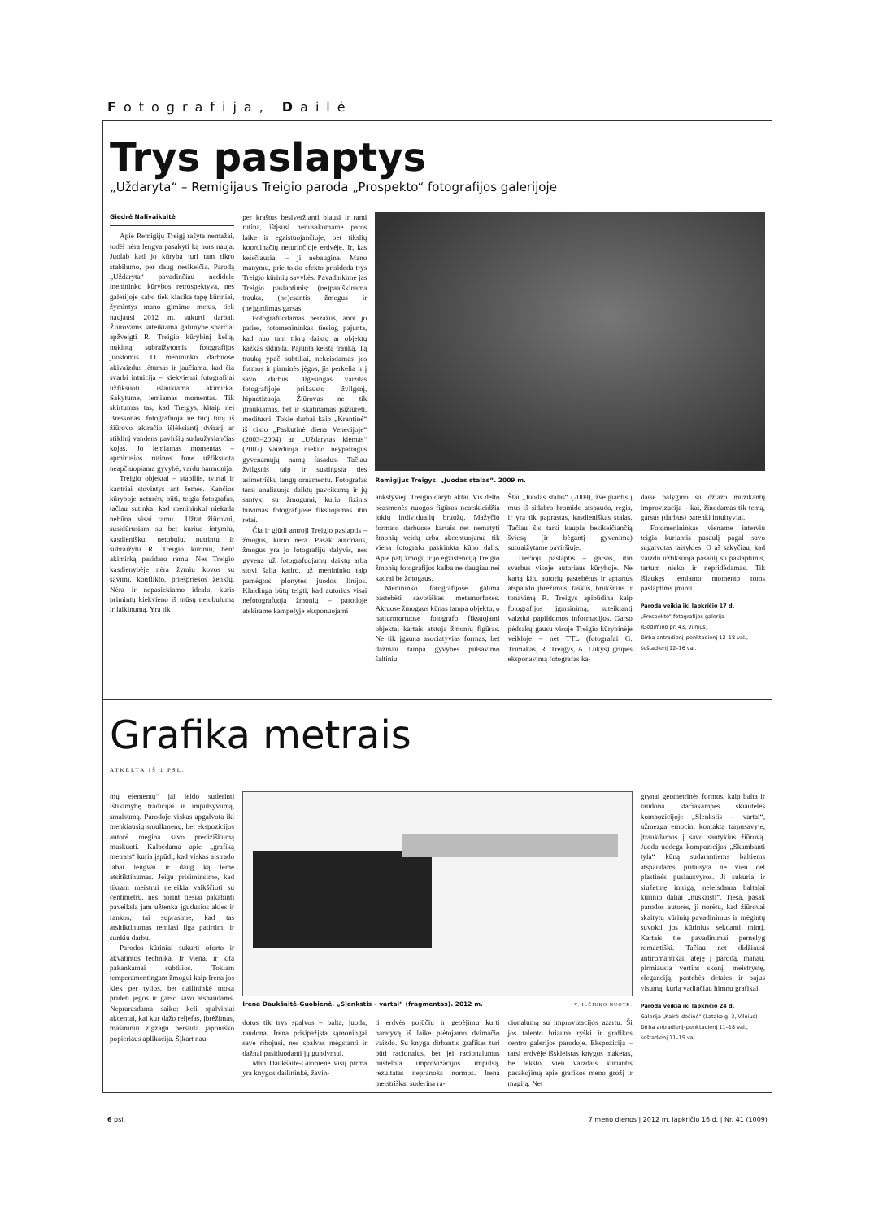Fotografija, Dailė
Trys paslaptys
„Uždaryta“ – Remigijaus Treigio paroda „Prospekto“ fotografijos galerijoje
Giedrė Nalivaikaitė
Apie Remigijų Treigį rašyta nemažai, todėl nėra lengva pasakyti ką nors nauja. Juolab kad jo kūryba turi tam tikro stabilumo, per daug nesikeičia. Parodą „Uždaryta“ pavadinčiau nedidele menininko kūrybos retrospektyva, nes galerijoje kabo tiek klasika tapę kūriniai, žymintys mano gimimo metus, tiek naujausi 2012 m. sukurti darbai. Žiūrovams suteikiama galimybė sparčiai apžvelgti R. Treigio kūrybinį kelią, nuklotą subraižytomis fotografijos juostomis. O menininko darbuose akivaizdus lėtumas ir jaučiama, kad čia svarbi intuicija – kiekvienai fotografijai užfiksuoti išlaukiama akimirka. Sakytume, lemiamas momentas. Tik skirtumas tas, kad Treigys, kitaip nei Bressonas, fotografuoja ne tuoj tuoj iš žiūrovo akiračio išlėksiantį dviratį ar stiklinį vandens paviršių sudaužysiančias kojas. Jo lemiamas momentas – apmirusios rutinos fone užfiksuota neapčiuopiama gyvybė, vardu harmonija.
Treigio objektai – stabilūs, tvirtai ir kantriai stovintys ant žemės. Kančios kūryboje neturėtų būti, teigia fotografas, tačiau sutinka, kad menininkui niekada nebūna visai ramu... Užtat žiūrovui, susidūrusiam su bet kuriuo intymiu, kasdienišku, netobulu, nutrintu ir subraižytu R. Treigio kūriniu, bent akimirką pasidaro ramu. Nes Treigio kasdienybėje nėra žymių kovos su savimi, konflikto, priešpriešos ženklų. Nėra ir nepasiekiamo idealo, kuris primintų kiekvieno iš mūsų netobulumą ir laikinumą. Yra tik
per kraštus besiveržianti blausi ir rami rutina, ištįsusi nenusakomame paros laike ir egzistuojančioje, bet tikslių koordinačių neturinčioje erdvėje. Ir, kas keisčiausia, – ji nebaugina. Mano manymu, prie tokio efekto prisideda trys Treigio kūrinių savybės. Pavadinkime jas Treigio paslaptimis: (ne)paaiškinama trauka, (ne)esantis žmogus ir (ne)girdimas garsas.
Fotografuodamas peizažus, anot jo paties, fotomenininkas tiesiog pajunta, kad nuo tam tikrų daiktų ar objektų kažkas sklinda. Pajunta keistą trauką. Tą trauką ypač subtiliai, nekeisdamas jos formos ir pirminės jėgos, jis perkelia ir į savo darbus. Ilgesingas vaizdas fotografijoje prikausto žvilgsnį, hipnotizuoja. Žiūrovas ne tik įtraukiamas, bet ir skatinamas įsižiūrėti, medituoti. Tokie darbai kaip „Krantinė“ iš ciklo „Paskutinė diena Venecijoje“ (2003–2004) ar „Uždarytas kiemas“ (2007) vaizduoja niekuo neypatingus gyvenamųjų namų fasadus. Tačiau žvilgsnis taip ir sustingsta ties asimetrišku langų ornamentu. Fotografas tarsi analizuoja daiktų paveikumą ir jų santykį su žmogumi, kurio fizinis buvimas fotografijose fiksuojamas itin retai.
Čia ir glūdi antroji Treigio paslaptis – žmogus, kurio nėra. Pasak autoriaus, žmogus yra jo fotografijų dalyvis, nes gyvena už fotografuojamų daiktų arba stovi šalia kadro, už menininko taip pamėgtos plonytės juodos linijos. Klaidinga būtų teigti, kad autorius visai nefotografuoja žmonių – parodoje atskirame kampelyje eksponuojami
Remigijus Treigys. „Juodas stalas“. 2009 m.
ankstyvieji Treigio daryti aktai. Vis dėlto beasmenės nuogos figūros neatskleidžia jokių individualių bruožų. Mažyčio formato darbuose kartais net nematyti žmonių veidų arba akcentuojama tik viena fotografo pasirinkta kūno dalis. Apie patį žmogų ir jo egzistenciją Treigio žmonių fotografijos kalba ne daugiau nei kadrai be žmogaus.
Menininko fotografijose galima pastebėti savotiškas metamorfozes. Aktuose žmogaus kūnas tampa objektu, o natiurmortuose fotografo fiksuojami objektai kartais atstoja žmonių figūras. Ne tik įgauna asociatyvias formas, bet dažniau tampa gyvybės pulsavimo šaltiniu.
Štai „Juodas stalas“ (2009), žvelgiantis į mus iš sidabro bromido atspaudo, regis, ir yra tik paprastas, kasdieniškas stalas. Tačiau šis tarsi kaupia besikeičiančią šviesą (ir bėgantį gyvenimą) subraižytame paviršiuje.
Trečioji paslaptis – garsas, itin svarbus visoje autoriaus kūryboje. Ne kartą kitų autorių pastebėtus ir aptartus atspaudo įbrėžimus, taškus, brūkšnius ir tonavimą R. Treigys apibūdina kaip fotografijos įgarsinimą, suteikiantį vaizdui papildomos informacijos. Garso pėdsakų gausu visoje Treigio kūrybinėje veikloje – net TTL (fotografai G. Trimakas, R. Treigys, A. Lukys) grupės eksponavimą fotografas ka-
daise palygino su džiazo muzikantų improvizacija – kai, žinodamas tik temą, garsus (darbus) parenki intuityviai.
Fotomenininkas viename interviu teigia kuriantis pasaulį pagal savo sugalvotas taisykles. O aš sakyčiau, kad vaizdu užfiksuoja pasaulį su paslaptimis, tartum nieko ir nepridėdamas. Tik išlaukęs lemiamo momento toms paslaptims įminti.
Paroda veikia iki lapkričio 17 d.
„Prospekto“ fotografijos galerija
(Gedimino pr. 43, Vilnius)
Dirba antradienį–penktadienį 12–18 val.,
šeštadienį 12–16 val.
Grafika metrais
ATKELTA IŠ 1 PSL.
mų elementų“ jai leido suderinti ištikimybę tradicijai ir impulsyvumą, smalsumą. Parodoje viskas apgalvota iki menkiausių smulkmenų, bet ekspozicijos autorė mėgina savo preciziškumą maskuoti. Kalbėdama apie „grafiką metrais“ kuria įspūdį, kad viskas atsirado labai lengvai ir daug ką lėmė atsitiktinumas. Jeigu prisiminsime, kad tikram meistrui nereikia vaikščioti su centimetru, nes norint tiesiai pakabinti paveikslą jam užtenka įgudusios akies ir rankos, tai suprasime, kad tas atsitiktinumas remiasi ilga patirtimi ir sunkiu darbu.
Parodos kūriniai sukurti oforto ir akvatintos technika. Ir viena, ir kita pakankamai subtilios. Tokiam temperamentingam žmogui kaip Irena jos kiek per tylios, bet dailininkė moka pridėti jėgos ir garso savo atspaudams. Neprarasdama saiko: keli spalviniai akcentai, kai kur dažo reljefas, įbrėžimas, mašininiu zigzagu persiūta japoniško popieriaus aplikacija. Šįkart nau-
Irena Daukšaitė-Guobienė. „Slenkstis – vartai“ (fragmentas). 2012 m. V. ILČIUKO NUOTR.
dotos tik trys spalvos – balta, juoda, raudona. Irena prisipažįsta sąmoningai save ribojusi, nes spalvas mėgstanti ir dažnai pasiduodanti jų gundymui.
Man Daukšaitė-Guobienė visų pirma yra knygos dailininkė, žavin-
ti erdvės pojūčiu ir gebėjimu kurti naratyvą iš laike plėtojamo dvimačio vaizdo. Su knyga dirbantis grafikas turi būti racionalus, bet jei racionalumas nustelbia improvizacijos impulsą, rezultatas nepranoks normos. Irena meistriškai suderina ra-
cionalumą su improvizacijos azartu. Ši jos talento briauna ryški ir grafikos centro galerijos parodoje. Ekspozicija – tarsi erdvėje išskleistas knygos maketas, be teksto, vien vaizdais kuriantis pasakojimą apie grafikos meno grožį ir magiją. Net
grynai geometrinės formos, kaip balta ir raudona stačiakampės skiautelės kompozicijoje „Slenkstis – vartai“, užmezga emocinį kontaktą tarpusavyje, įtraukdamos į savo santykius žiūrovą. Juoda uodega kompozicijos „Skambanti tyla“ kūną sudarantiems baltiems atspaudams pritaisyta ne vien dėl plastinės pusiausvyros. Ji sukuria ir siužetinę intrigą, neleisdama baltajai kūrinio daliai „nuskristi“. Tiesa, pasak parodos autorės, ji norėtų, kad žiūrovai skaitytų kūrinių pavadinimus ir mėgintų suvokti jos kūrinius sekdami mintį. Kartais tie pavadinimai pernelyg romantiški. Tačiau net didžiausi antiromantikai, atėję į parodą, manau, pirmiausia vertins skonį, meistrystę, eleganciją, pastebės detales ir pajus visumą, kurią vadinčiau himnu grafikai.
Paroda veikia iki lapkričio 24 d.
Galerija „Kairė–dešinė“ (Latako g. 3, Vilnius)
Dirba antradienį–penktadienį 11–18 val.,
šeštadienį 11–15 val.
6 psl. 7 meno dienos | 2012 m. lapkričio 16 d. | Nr. 41 (1009)